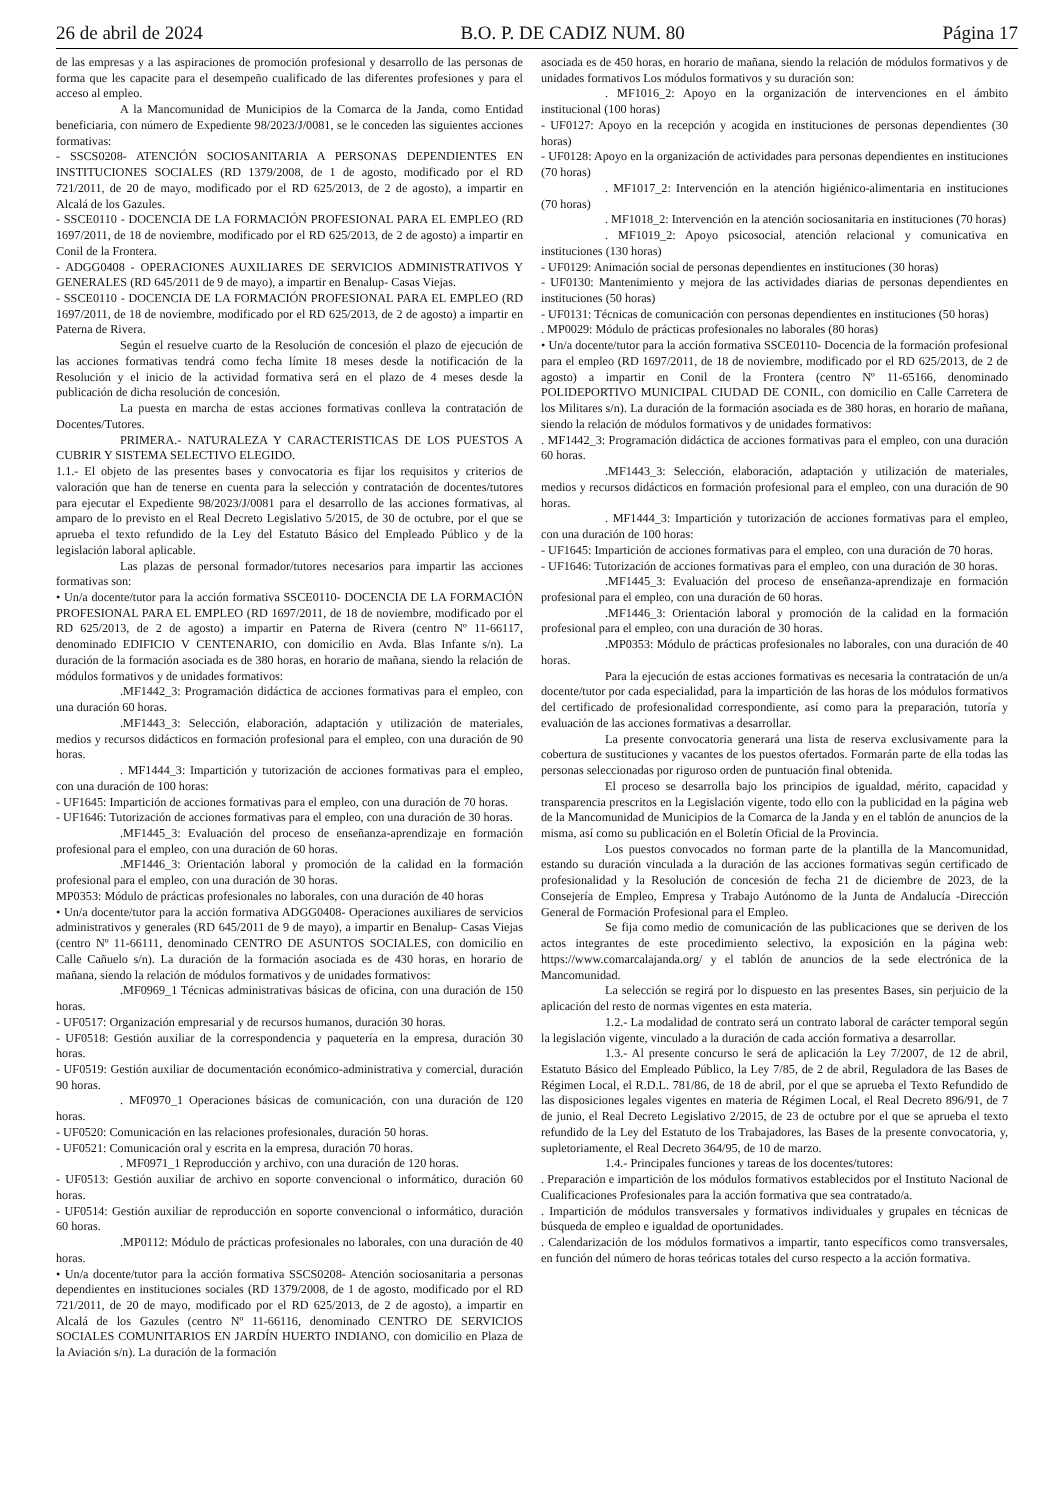26 de abril de 2024 B.O. P. DE CADIZ NUM. 80 Página 17
de las empresas y a las aspiraciones de promoción profesional y desarrollo de las personas de forma que les capacite para el desempeño cualificado de las diferentes profesiones y para el acceso al empleo.
A la Mancomunidad de Municipios de la Comarca de la Janda, como Entidad beneficiaria, con número de Expediente 98/2023/J/0081, se le conceden las siguientes acciones formativas:
- SSCS0208- ATENCIÓN SOCIOSANITARIA A PERSONAS DEPENDIENTES EN INSTITUCIONES SOCIALES (RD 1379/2008, de 1 de agosto, modificado por el RD 721/2011, de 20 de mayo, modificado por el RD 625/2013, de 2 de agosto), a impartir en Alcalá de los Gazules.
- SSCE0110 - DOCENCIA DE LA FORMACIÓN PROFESIONAL PARA EL EMPLEO (RD 1697/2011, de 18 de noviembre, modificado por el RD 625/2013, de 2 de agosto) a impartir en Conil de la Frontera.
- ADGG0408 - OPERACIONES AUXILIARES DE SERVICIOS ADMINISTRATIVOS Y GENERALES (RD 645/2011 de 9 de mayo), a impartir en Benalup- Casas Viejas.
- SSCE0110 - DOCENCIA DE LA FORMACIÓN PROFESIONAL PARA EL EMPLEO (RD 1697/2011, de 18 de noviembre, modificado por el RD 625/2013, de 2 de agosto) a impartir en Paterna de Rivera.
Según el resuelve cuarto de la Resolución de concesión el plazo de ejecución de las acciones formativas tendrá como fecha límite 18 meses desde la notificación de la Resolución y el inicio de la actividad formativa será en el plazo de 4 meses desde la publicación de dicha resolución de concesión.
La puesta en marcha de estas acciones formativas conlleva la contratación de Docentes/Tutores.
PRIMERA.- NATURALEZA Y CARACTERISTICAS DE LOS PUESTOS A CUBRIR Y SISTEMA SELECTIVO ELEGIDO.
1.1.- El objeto de las presentes bases y convocatoria es fijar los requisitos y criterios de valoración que han de tenerse en cuenta para la selección y contratación de docentes/tutores para ejecutar el Expediente 98/2023/J/0081 para el desarrollo de las acciones formativas, al amparo de lo previsto en el Real Decreto Legislativo 5/2015, de 30 de octubre, por el que se aprueba el texto refundido de la Ley del Estatuto Básico del Empleado Público y de la legislación laboral aplicable.
Las plazas de personal formador/tutores necesarios para impartir las acciones formativas son:
• Un/a docente/tutor para la acción formativa SSCE0110- DOCENCIA DE LA FORMACIÓN PROFESIONAL PARA EL EMPLEO (RD 1697/2011, de 18 de noviembre, modificado por el RD 625/2013, de 2 de agosto) a impartir en Paterna de Rivera (centro Nº 11-66117, denominado EDIFICIO V CENTENARIO, con domicilio en Avda. Blas Infante s/n). La duración de la formación asociada es de 380 horas, en horario de mañana, siendo la relación de módulos formativos y de unidades formativos:
.MF1442_3: Programación didáctica de acciones formativas para el empleo, con una duración 60 horas.
.MF1443_3: Selección, elaboración, adaptación y utilización de materiales, medios y recursos didácticos en formación profesional para el empleo, con una duración de 90 horas.
. MF1444_3: Impartición y tutorización de acciones formativas para el empleo, con una duración de 100 horas:
- UF1645: Impartición de acciones formativas para el empleo, con una duración de 70 horas.
- UF1646: Tutorización de acciones formativas para el empleo, con una duración de 30 horas.
.MF1445_3: Evaluación del proceso de enseñanza-aprendizaje en formación profesional para el empleo, con una duración de 60 horas.
.MF1446_3: Orientación laboral y promoción de la calidad en la formación profesional para el empleo, con una duración de 30 horas.
MP0353: Módulo de prácticas profesionales no laborales, con una duración de 40 horas
• Un/a docente/tutor para la acción formativa ADGG0408- Operaciones auxiliares de servicios administrativos y generales (RD 645/2011 de 9 de mayo), a impartir en Benalup- Casas Viejas (centro Nº 11-66111, denominado CENTRO DE ASUNTOS SOCIALES, con domicilio en Calle Cañuelo s/n). La duración de la formación asociada es de 430 horas, en horario de mañana, siendo la relación de módulos formativos y de unidades formativos:
.MF0969_1 Técnicas administrativas básicas de oficina, con una duración de 150 horas.
- UF0517: Organización empresarial y de recursos humanos, duración 30 horas.
- UF0518: Gestión auxiliar de la correspondencia y paquetería en la empresa, duración 30 horas.
- UF0519: Gestión auxiliar de documentación económico-administrativa y comercial, duración 90 horas.
. MF0970_1 Operaciones básicas de comunicación, con una duración de 120 horas.
- UF0520: Comunicación en las relaciones profesionales, duración 50 horas.
- UF0521: Comunicación oral y escrita en la empresa, duración 70 horas.
. MF0971_1 Reproducción y archivo, con una duración de 120 horas.
- UF0513: Gestión auxiliar de archivo en soporte convencional o informático, duración 60 horas.
- UF0514: Gestión auxiliar de reproducción en soporte convencional o informático, duración 60 horas.
.MP0112: Módulo de prácticas profesionales no laborales, con una duración de 40 horas.
• Un/a docente/tutor para la acción formativa SSCS0208- Atención sociosanitaria a personas dependientes en instituciones sociales (RD 1379/2008, de 1 de agosto, modificado por el RD 721/2011, de 20 de mayo, modificado por el RD 625/2013, de 2 de agosto), a impartir en Alcalá de los Gazules (centro Nº 11-66116, denominado CENTRO DE SERVICIOS SOCIALES COMUNITARIOS EN JARDÍN HUERTO INDIANO, con domicilio en Plaza de la Aviación s/n). La duración de la formación
asociada es de 450 horas, en horario de mañana, siendo la relación de módulos formativos y de unidades formativos Los módulos formativos y su duración son:
. MF1016_2: Apoyo en la organización de intervenciones en el ámbito institucional (100 horas)
- UF0127: Apoyo en la recepción y acogida en instituciones de personas dependientes (30 horas)
- UF0128: Apoyo en la organización de actividades para personas dependientes en instituciones (70 horas)
. MF1017_2: Intervención en la atención higiénico-alimentaria en instituciones (70 horas)
. MF1018_2: Intervención en la atención sociosanitaria en instituciones (70 horas)
. MF1019_2: Apoyo psicosocial, atención relacional y comunicativa en instituciones (130 horas)
- UF0129: Animación social de personas dependientes en instituciones (30 horas)
- UF0130: Mantenimiento y mejora de las actividades diarias de personas dependientes en instituciones (50 horas)
- UF0131: Técnicas de comunicación con personas dependientes en instituciones (50 horas)
. MP0029: Módulo de prácticas profesionales no laborales (80 horas)
• Un/a docente/tutor para la acción formativa SSCE0110- Docencia de la formación profesional para el empleo (RD 1697/2011, de 18 de noviembre, modificado por el RD 625/2013, de 2 de agosto) a impartir en Conil de la Frontera (centro Nº 11-65166, denominado POLIDEPORTIVO MUNICIPAL CIUDAD DE CONIL, con domicilio en Calle Carretera de los Militares s/n). La duración de la formación asociada es de 380 horas, en horario de mañana, siendo la relación de módulos formativos y de unidades formativos:
. MF1442_3: Programación didáctica de acciones formativas para el empleo, con una duración 60 horas.
.MF1443_3: Selección, elaboración, adaptación y utilización de materiales, medios y recursos didácticos en formación profesional para el empleo, con una duración de 90 horas.
. MF1444_3: Impartición y tutorización de acciones formativas para el empleo, con una duración de 100 horas:
- UF1645: Impartición de acciones formativas para el empleo, con una duración de 70 horas.
- UF1646: Tutorización de acciones formativas para el empleo, con una duración de 30 horas.
.MF1445_3: Evaluación del proceso de enseñanza-aprendizaje en formación profesional para el empleo, con una duración de 60 horas.
.MF1446_3: Orientación laboral y promoción de la calidad en la formación profesional para el empleo, con una duración de 30 horas.
.MP0353: Módulo de prácticas profesionales no laborales, con una duración de 40 horas.
Para la ejecución de estas acciones formativas es necesaria la contratación de un/a docente/tutor por cada especialidad, para la impartición de las horas de los módulos formativos del certificado de profesionalidad correspondiente, así como para la preparación, tutoría y evaluación de las acciones formativas a desarrollar.
La presente convocatoria generará una lista de reserva exclusivamente para la cobertura de sustituciones y vacantes de los puestos ofertados. Formarán parte de ella todas las personas seleccionadas por riguroso orden de puntuación final obtenida.
El proceso se desarrolla bajo los principios de igualdad, mérito, capacidad y transparencia prescritos en la Legislación vigente, todo ello con la publicidad en la página web de la Mancomunidad de Municipios de la Comarca de la Janda y en el tablón de anuncios de la misma, así como su publicación en el Boletín Oficial de la Provincia.
Los puestos convocados no forman parte de la plantilla de la Mancomunidad, estando su duración vinculada a la duración de las acciones formativas según certificado de profesionalidad y la Resolución de concesión de fecha 21 de diciembre de 2023, de la Consejería de Empleo, Empresa y Trabajo Autónomo de la Junta de Andalucía -Dirección General de Formación Profesional para el Empleo.
Se fija como medio de comunicación de las publicaciones que se deriven de los actos integrantes de este procedimiento selectivo, la exposición en la página web: https://www.comarcalajanda.org/ y el tablón de anuncios de la sede electrónica de la Mancomunidad.
La selección se regirá por lo dispuesto en las presentes Bases, sin perjuicio de la aplicación del resto de normas vigentes en esta materia.
1.2.- La modalidad de contrato será un contrato laboral de carácter temporal según la legislación vigente, vinculado a la duración de cada acción formativa a desarrollar.
1.3.- Al presente concurso le será de aplicación la Ley 7/2007, de 12 de abril, Estatuto Básico del Empleado Público, la Ley 7/85, de 2 de abril, Reguladora de las Bases de Régimen Local, el R.D.L. 781/86, de 18 de abril, por el que se aprueba el Texto Refundido de las disposiciones legales vigentes en materia de Régimen Local, el Real Decreto 896/91, de 7 de junio, el Real Decreto Legislativo 2/2015, de 23 de octubre por el que se aprueba el texto refundido de la Ley del Estatuto de los Trabajadores, las Bases de la presente convocatoria, y, supletoriamente, el Real Decreto 364/95, de 10 de marzo.
1.4.- Principales funciones y tareas de los docentes/tutores:
. Preparación e impartición de los módulos formativos establecidos por el Instituto Nacional de Cualificaciones Profesionales para la acción formativa que sea contratado/a.
. Impartición de módulos transversales y formativos individuales y grupales en técnicas de búsqueda de empleo e igualdad de oportunidades.
. Calendarización de los módulos formativos a impartir, tanto específicos como transversales, en función del número de horas teóricas totales del curso respecto a la acción formativa.